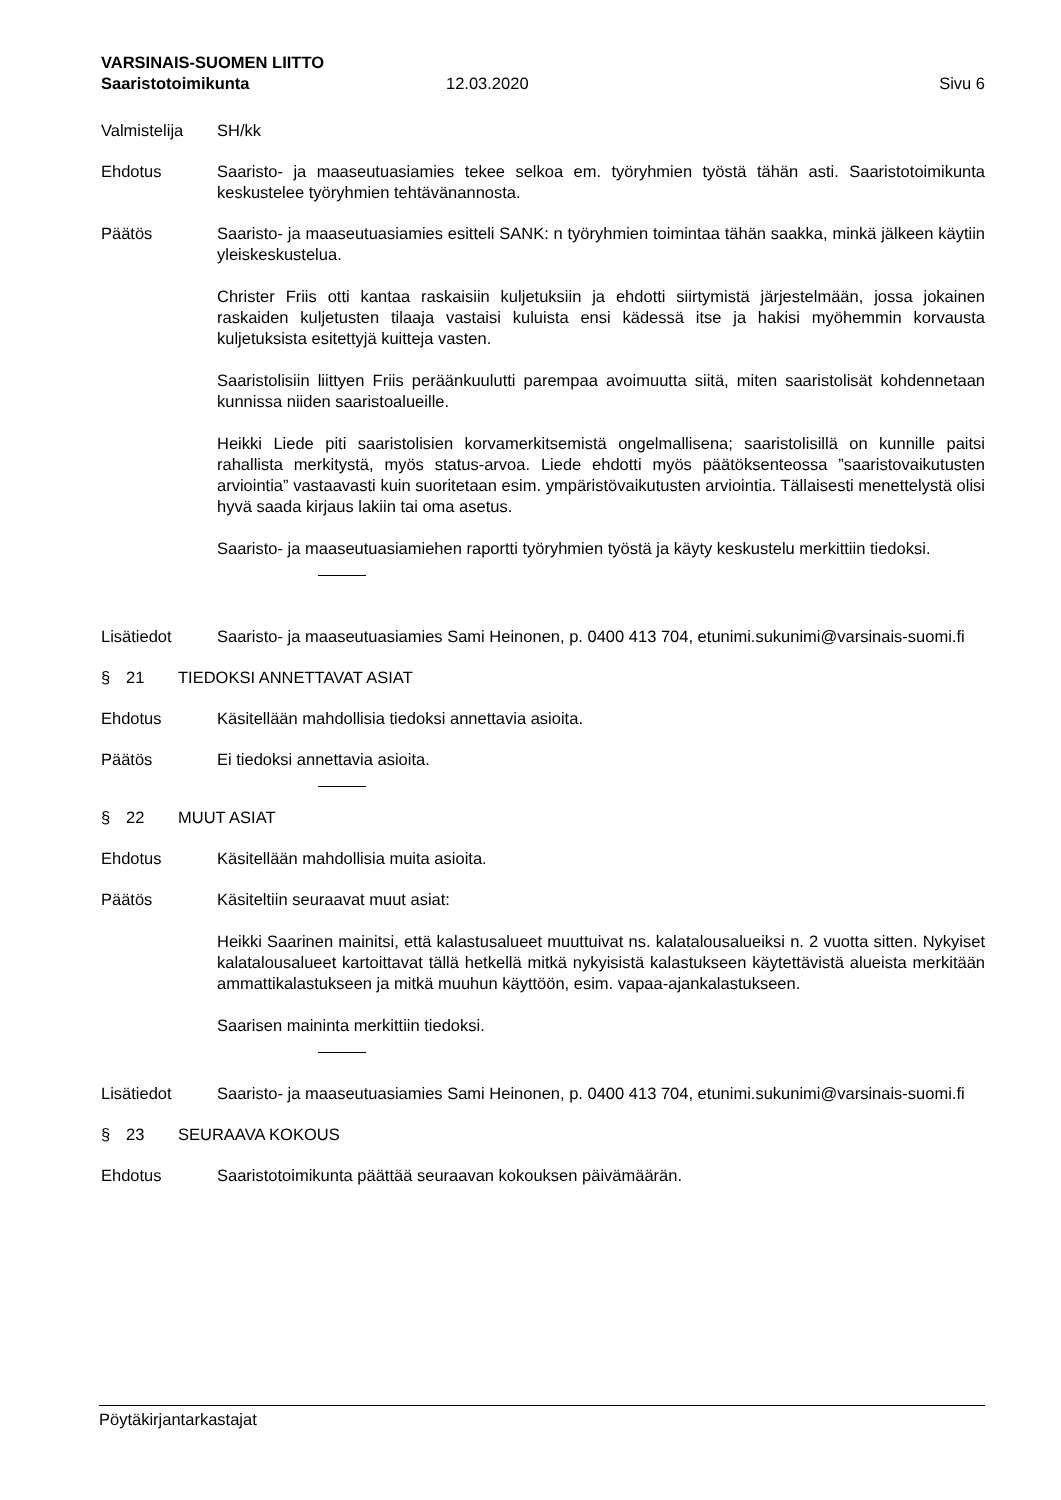VARSINAIS-SUOMEN LIITTO
Saaristotoimikunta 12.03.2020 Sivu 6
Valmistelija
SH/kk
Ehdotus Saaristo- ja maaseutuasiamies tekee selkoa em. työryhmien työstä tähän asti. Saaristotoimikunta keskustelee työryhmien tehtävänannosta.
Päätös Saaristo- ja maaseutuasiamies esitteli SANK: n työryhmien toimintaa tähän saakka, minkä jälkeen käytiin yleiskeskustelua.
Christer Friis otti kantaa raskaisiin kuljetuksiin ja ehdotti siirtymistä järjestelmään, jossa jokainen raskaiden kuljetusten tilaaja vastaisi kuluista ensi kädessä itse ja hakisi myöhemmin korvausta kuljetuksista esitettyjä kuitteja vasten.
Saaristolisiin liittyen Friis peräänkuulutti parempaa avoimuutta siitä, miten saaristolisät kohdennetaan kunnissa niiden saaristoalueille.
Heikki Liede piti saaristolisien korvamerkitsemistä ongelmallisena; saaristolisillä on kunnille paitsi rahallista merkitystä, myös status-arvoa. Liede ehdotti myös päätöksenteossa ”saaristovaikutusten arviointia” vastaavasti kuin suoritetaan esim. ympäristövaikutusten arviointia. Tällaisesti menettelystä olisi hyvä saada kirjaus lakiin tai oma asetus.
Saaristo- ja maaseutuasiamiehen raportti työryhmien työstä ja käyty keskustelu merkittiin tiedoksi.
Lisätiedot Saaristo- ja maaseutuasiamies Sami Heinonen, p. 0400 413 704, etunimi.sukunimi@varsinais-suomi.fi
§ 21 TIEDOKSI ANNETTAVAT ASIAT
Ehdotus Käsitellään mahdollisia tiedoksi annettavia asioita.
Päätös Ei tiedoksi annettavia asioita.
§ 22 MUUT ASIAT
Ehdotus Käsitellään mahdollisia muita asioita.
Päätös Käsiteltiin seuraavat muut asiat:
Heikki Saarinen mainitsi, että kalastusalueet muuttuivat ns. kalatalousalueiksi n. 2 vuotta sitten. Nykyiset kalatalousalueet kartoittavat tällä hetkellä mitkä nykyisistä kalastukseen käytettävistä alueista merkitään ammattikalastukseen ja mitkä muuhun käyttöön, esim. vapaa-ajankalastukseen.
Saarisen maininta merkittiin tiedoksi.
Lisätiedot Saaristo- ja maaseutuasiamies Sami Heinonen, p. 0400 413 704, etunimi.sukunimi@varsinais-suomi.fi
§ 23 SEURAAVA KOKOUS
Ehdotus Saaristotoimikunta päättää seuraavan kokouksen päivämäärän.
Pöytäkirjantarkastajat